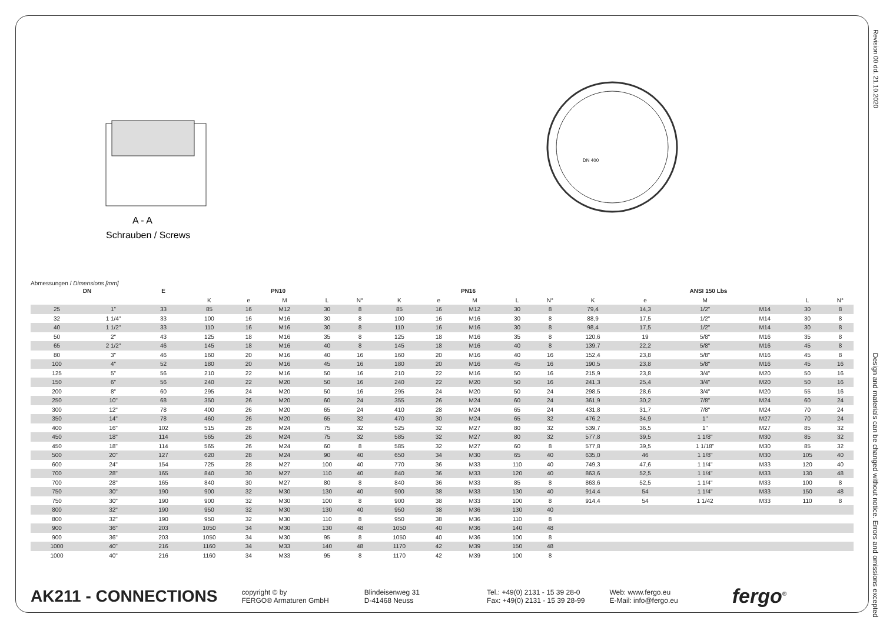A - A
Schrauben / Screws
DN 400
Revision 00 dd. 21.10.2020
Design and materials can be changed without notice. Errors and omissions excepted
Abmessungen / Dimensions [mm]
| DN | | E | PN10 | | | | | PN16 | | | | | ANSI 150 Lbs | | | | | |
| --- | --- | --- | --- | --- | --- | --- | --- | --- | --- | --- | --- | --- | --- | --- | --- | --- | --- | --- |
| | | | K | e | M | L | N° | K | e | M | L | N° | K | e | M | | L | N° |
| 25 | 1" | 33 | 85 | 16 | M12 | 30 | 8 | 85 | 16 | M12 | 30 | 8 | 79,4 | 14,3 | 1/2" | M14 | 30 | 8 |
| 32 | 1 1/4" | 33 | 100 | 16 | M16 | 30 | 8 | 100 | 16 | M16 | 30 | 8 | 88,9 | 17,5 | 1/2" | M14 | 30 | 8 |
| 40 | 1 1/2" | 33 | 110 | 16 | M16 | 30 | 8 | 110 | 16 | M16 | 30 | 8 | 98,4 | 17,5 | 1/2" | M14 | 30 | 8 |
| 50 | 2" | 43 | 125 | 18 | M16 | 35 | 8 | 125 | 18 | M16 | 35 | 8 | 120,6 | 19 | 5/8" | M16 | 35 | 8 |
| 65 | 2 1/2" | 46 | 145 | 18 | M16 | 40 | 8 | 145 | 18 | M16 | 40 | 8 | 139,7 | 22,2 | 5/8" | M16 | 45 | 8 |
| 80 | 3" | 46 | 160 | 20 | M16 | 40 | 16 | 160 | 20 | M16 | 40 | 16 | 152,4 | 23,8 | 5/8" | M16 | 45 | 8 |
| 100 | 4" | 52 | 180 | 20 | M16 | 45 | 16 | 180 | 20 | M16 | 45 | 16 | 190,5 | 23,8 | 5/8" | M16 | 45 | 16 |
| 125 | 5" | 56 | 210 | 22 | M16 | 50 | 16 | 210 | 22 | M16 | 50 | 16 | 215,9 | 23,8 | 3/4" | M20 | 50 | 16 |
| 150 | 6" | 56 | 240 | 22 | M20 | 50 | 16 | 240 | 22 | M20 | 50 | 16 | 241,3 | 25,4 | 3/4" | M20 | 50 | 16 |
| 200 | 8" | 60 | 295 | 24 | M20 | 50 | 16 | 295 | 24 | M20 | 50 | 24 | 298,5 | 28,6 | 3/4" | M20 | 55 | 16 |
| 250 | 10" | 68 | 350 | 26 | M20 | 60 | 24 | 355 | 26 | M24 | 60 | 24 | 361,9 | 30,2 | 7/8" | M24 | 60 | 24 |
| 300 | 12" | 78 | 400 | 26 | M20 | 65 | 24 | 410 | 28 | M24 | 65 | 24 | 431,8 | 31,7 | 7/8" | M24 | 70 | 24 |
| 350 | 14" | 78 | 460 | 26 | M20 | 65 | 32 | 470 | 30 | M24 | 65 | 32 | 476,2 | 34,9 | 1" | M27 | 70 | 24 |
| 400 | 16" | 102 | 515 | 26 | M24 | 75 | 32 | 525 | 32 | M27 | 80 | 32 | 539,7 | 36,5 | 1" | M27 | 85 | 32 |
| 450 | 18" | 114 | 565 | 26 | M24 | 75 | 32 | 585 | 32 | M27 | 80 | 32 | 577,8 | 39,5 | 1 1/8" | M30 | 85 | 32 |
| 450 | 18" | 114 | 565 | 26 | M24 | 60 | 8 | 585 | 32 | M27 | 60 | 8 | 577,8 | 39,5 | 1 1/18" | M30 | 85 | 32 |
| 500 | 20" | 127 | 620 | 28 | M24 | 90 | 40 | 650 | 34 | M30 | 65 | 40 | 635,0 | 46 | 1 1/8" | M30 | 105 | 40 |
| 600 | 24" | 154 | 725 | 28 | M27 | 100 | 40 | 770 | 36 | M33 | 110 | 40 | 749,3 | 47,6 | 1 1/4" | M33 | 120 | 40 |
| 700 | 28" | 165 | 840 | 30 | M27 | 110 | 40 | 840 | 36 | M33 | 120 | 40 | 863,6 | 52,5 | 1 1/4" | M33 | 130 | 48 |
| 700 | 28" | 165 | 840 | 30 | M27 | 80 | 8 | 840 | 36 | M33 | 85 | 8 | 863,6 | 52,5 | 1 1/4" | M33 | 100 | 8 |
| 750 | 30" | 190 | 900 | 32 | M30 | 130 | 40 | 900 | 38 | M33 | 130 | 40 | 914,4 | 54 | 1 1/4" | M33 | 150 | 48 |
| 750 | 30" | 190 | 900 | 32 | M30 | 100 | 8 | 900 | 38 | M33 | 100 | 8 | 914,4 | 54 | 1 1/42 | M33 | 110 | 8 |
| 800 | 32" | 190 | 950 | 32 | M30 | 130 | 40 | 950 | 38 | M36 | 130 | 40 | | | | | | |
| 800 | 32" | 190 | 950 | 32 | M30 | 110 | 8 | 950 | 38 | M36 | 110 | 8 | | | | | | |
| 900 | 36" | 203 | 1050 | 34 | M30 | 130 | 48 | 1050 | 40 | M36 | 140 | 48 | | | | | | |
| 900 | 36" | 203 | 1050 | 34 | M30 | 95 | 8 | 1050 | 40 | M36 | 100 | 8 | | | | | | |
| 1000 | 40" | 216 | 1160 | 34 | M33 | 140 | 48 | 1170 | 42 | M39 | 150 | 48 | | | | | | |
| 1000 | 40" | 216 | 1160 | 34 | M33 | 95 | 8 | 1170 | 42 | M39 | 100 | 8 | | | | | | |
AK211 - CONNECTIONS
copyright © by
FERGO® Armaturen GmbH
Blindeisenweg 31
D-41468 Neuss
Tel.: +49(0) 2131 - 15 39 28-0
Fax: +49(0) 2131 - 15 39 28-99
Web: www.fergo.eu
E-Mail: info@fergo.eu
fergo<sup>®</sup>